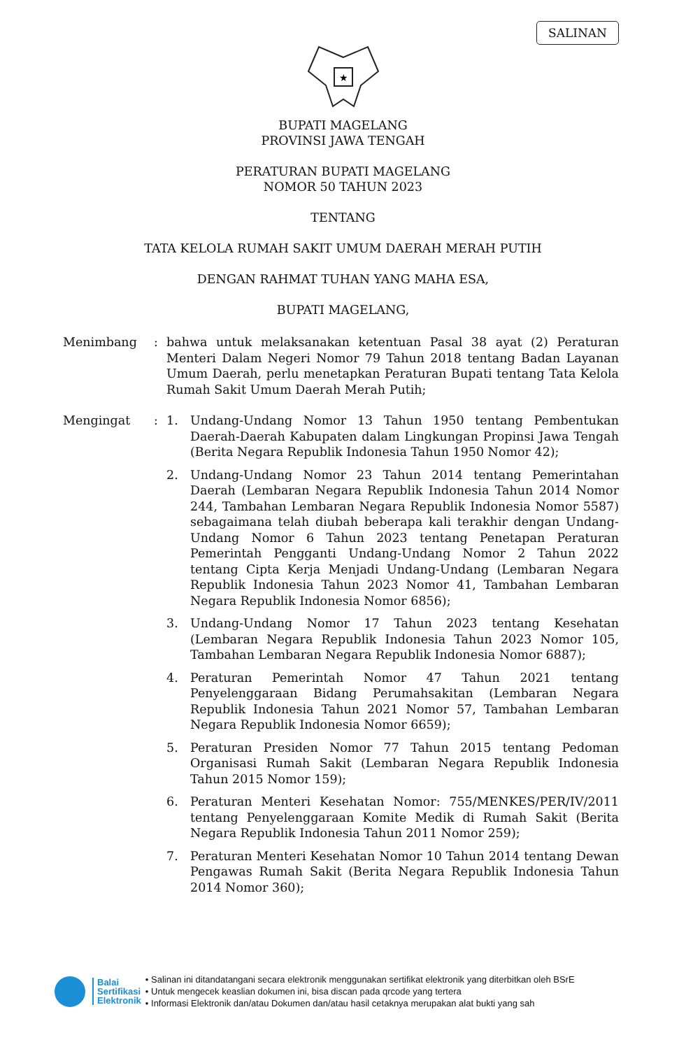SALINAN
★
BUPATI MAGELANG
PROVINSI JAWA TENGAH
PERATURAN BUPATI MAGELANG
NOMOR 50 TAHUN 2023
TENTANG
TATA KELOLA RUMAH SAKIT UMUM DAERAH MERAH PUTIH
DENGAN RAHMAT TUHAN YANG MAHA ESA,
BUPATI MAGELANG,
Menimbang : bahwa untuk melaksanakan ketentuan Pasal 38 ayat (2) Peraturan Menteri Dalam Negeri Nomor 79 Tahun 2018 tentang Badan Layanan Umum Daerah, perlu menetapkan Peraturan Bupati tentang Tata Kelola Rumah Sakit Umum Daerah Merah Putih;
Mengingat : 1. Undang-Undang Nomor 13 Tahun 1950 tentang Pembentukan Daerah-Daerah Kabupaten dalam Lingkungan Propinsi Jawa Tengah (Berita Negara Republik Indonesia Tahun 1950 Nomor 42);
2. Undang-Undang Nomor 23 Tahun 2014 tentang Pemerintahan Daerah (Lembaran Negara Republik Indonesia Tahun 2014 Nomor 244, Tambahan Lembaran Negara Republik Indonesia Nomor 5587) sebagaimana telah diubah beberapa kali terakhir dengan Undang-Undang Nomor 6 Tahun 2023 tentang Penetapan Peraturan Pemerintah Pengganti Undang-Undang Nomor 2 Tahun 2022 tentang Cipta Kerja Menjadi Undang-Undang (Lembaran Negara Republik Indonesia Tahun 2023 Nomor 41, Tambahan Lembaran Negara Republik Indonesia Nomor 6856);
3. Undang-Undang Nomor 17 Tahun 2023 tentang Kesehatan (Lembaran Negara Republik Indonesia Tahun 2023 Nomor 105, Tambahan Lembaran Negara Republik Indonesia Nomor 6887);
4. Peraturan Pemerintah Nomor 47 Tahun 2021 tentang Penyelenggaraan Bidang Perumahsakitan (Lembaran Negara Republik Indonesia Tahun 2021 Nomor 57, Tambahan Lembaran Negara Republik Indonesia Nomor 6659);
5. Peraturan Presiden Nomor 77 Tahun 2015 tentang Pedoman Organisasi Rumah Sakit (Lembaran Negara Republik Indonesia Tahun 2015 Nomor 159);
6. Peraturan Menteri Kesehatan Nomor: 755/MENKES/PER/IV/2011 tentang Penyelenggaraan Komite Medik di Rumah Sakit (Berita Negara Republik Indonesia Tahun 2011 Nomor 259);
7. Peraturan Menteri Kesehatan Nomor 10 Tahun 2014 tentang Dewan Pengawas Rumah Sakit (Berita Negara Republik Indonesia Tahun 2014 Nomor 360);
Balai
Sertifikasi
Elektronik
• Salinan ini ditandatangani secara elektronik menggunakan sertifikat elektronik yang diterbitkan oleh BSrE
• Untuk mengecek keaslian dokumen ini, bisa discan pada qrcode yang tertera
• Informasi Elektronik dan/atau Dokumen dan/atau hasil cetaknya merupakan alat bukti yang sah